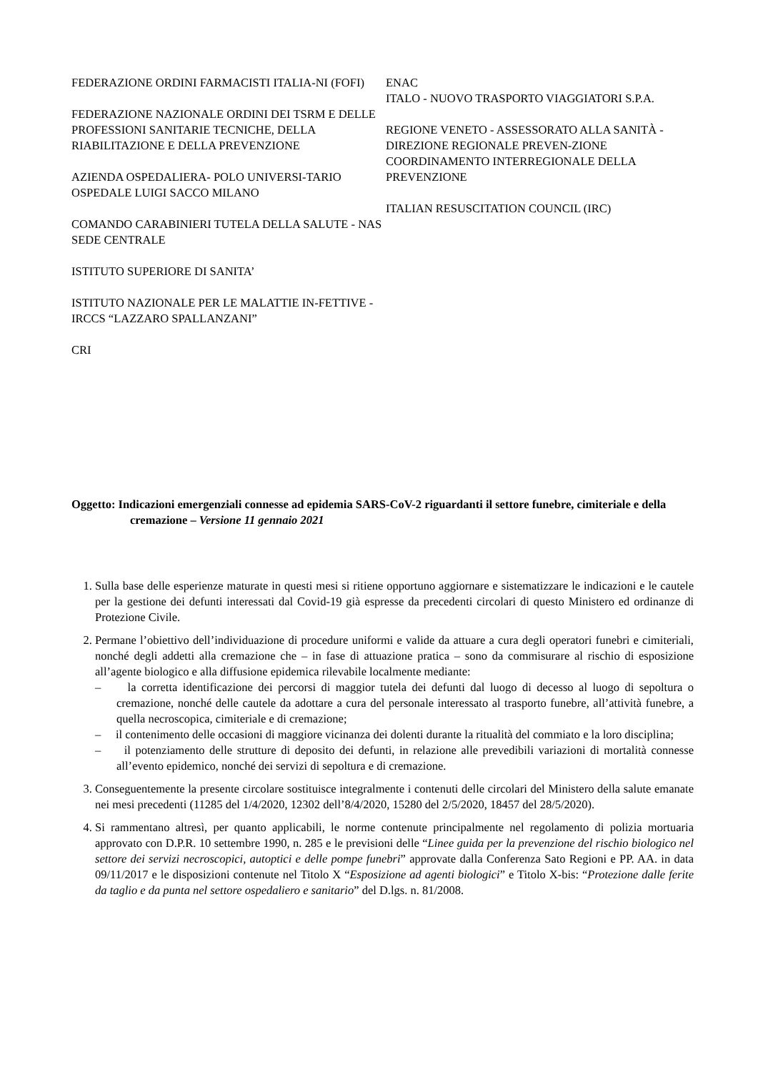FEDERAZIONE ORDINI FARMACISTI ITALIA-NI (FOFI)
FEDERAZIONE NAZIONALE ORDINI DEI TSRM E DELLE PROFESSIONI SANITARIE TECNICHE, DELLA RIABILITAZIONE E DELLA PREVENZIONE
AZIENDA OSPEDALIERA- POLO UNIVERSI-TARIO OSPEDALE LUIGI SACCO MILANO
COMANDO CARABINIERI TUTELA DELLA SALUTE - NAS
SEDE CENTRALE
ISTITUTO SUPERIORE DI SANITA’
ISTITUTO NAZIONALE PER LE MALATTIE IN-FETTIVE - IRCCS “LAZZARO SPALLANZANI”
CRI
ENAC
ITALO - NUOVO TRASPORTO VIAGGIATORI S.P.A.
REGIONE VENETO - ASSESSORATO ALLA SANITÀ - DIREZIONE REGIONALE PREVEN-ZIONE
COORDINAMENTO INTERREGIONALE DELLA PREVENZIONE
ITALIAN RESUSCITATION COUNCIL (IRC)
Oggetto: Indicazioni emergenziali connesse ad epidemia SARS-CoV-2 riguardanti il settore funebre, cimiteriale e della cremazione – Versione 11 gennaio 2021
1. Sulla base delle esperienze maturate in questi mesi si ritiene opportuno aggiornare e sistematizzare le indicazioni e le cautele per la gestione dei defunti interessati dal Covid-19 già espresse da precedenti circolari di questo Ministero ed ordinanze di Protezione Civile.
2. Permane l’obiettivo dell’individuazione di procedure uniformi e valide da attuare a cura degli operatori funebri e cimiteriali, nonché degli addetti alla cremazione che – in fase di attuazione pratica – sono da commisurare al rischio di esposizione all’agente biologico e alla diffusione epidemica rilevabile localmente mediante:
– la corretta identificazione dei percorsi di maggior tutela dei defunti dal luogo di decesso al luogo di sepoltura o cremazione, nonché delle cautele da adottare a cura del personale interessato al trasporto funebre, all’attività funebre, a quella necroscopica, cimiteriale e di cremazione;
– il contenimento delle occasioni di maggiore vicinanza dei dolenti durante la ritualità del commiato e la loro disciplina;
– il potenziamento delle strutture di deposito dei defunti, in relazione alle prevedibili variazioni di mortalità connesse all’evento epidemico, nonché dei servizi di sepoltura e di cremazione.
3. Conseguentemente la presente circolare sostituisce integralmente i contenuti delle circolari del Ministero della salute emanate nei mesi precedenti (11285 del 1/4/2020, 12302 dell’8/4/2020, 15280 del 2/5/2020, 18457 del 28/5/2020).
4. Si rammentano altresì, per quanto applicabili, le norme contenute principalmente nel regolamento di polizia mortuaria approvato con D.P.R. 10 settembre 1990, n. 285 e le previsioni delle “Linee guida per la prevenzione del rischio biologico nel settore dei servizi necroscopici, autoptici e delle pompe funebri” approvate dalla Conferenza Sato Regioni e PP. AA. in data 09/11/2017 e le disposizioni contenute nel Titolo X “Esposizione ad agenti biologici” e Titolo X-bis: “Protezione dalle ferite da taglio e da punta nel settore ospedaliero e sanitario” del D.lgs. n. 81/2008.